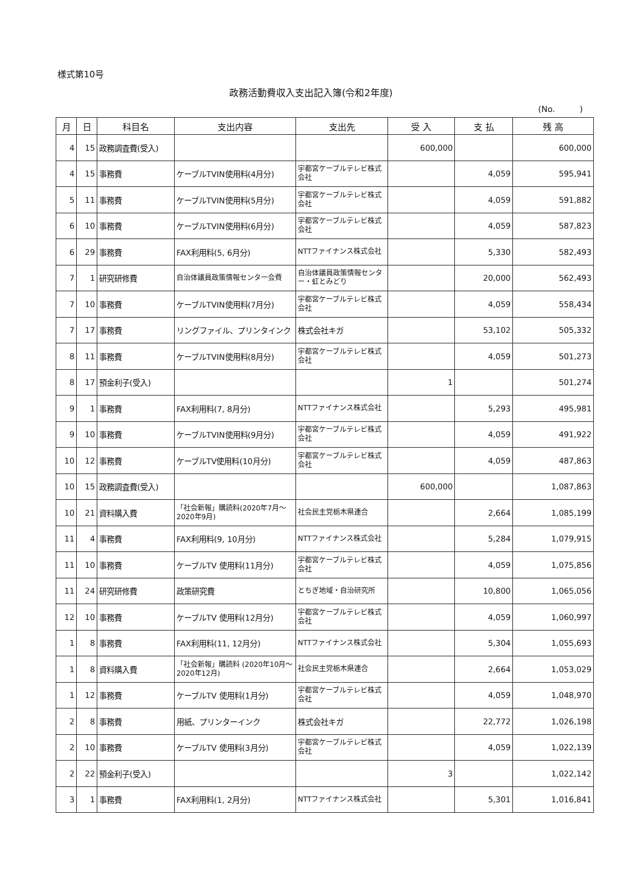様式第10号
政務活動費収入支出記入簿(令和2年度)
(No.　　　)
| 月 | 日 | 科目名 | 支出内容 | 支出先 | 受 入 | 支 払 | 残 高 |
| --- | --- | --- | --- | --- | --- | --- | --- |
| 4 | 15 | 政務調査費(受入) | | | 600,000 | | 600,000 |
| 4 | 15 | 事務費 | ケーブルTVIN使用料(4月分) | 宇都宮ケーブルテレビ株式会社 | | 4,059 | 595,941 |
| 5 | 11 | 事務費 | ケーブルTVIN使用料(5月分) | 宇都宮ケーブルテレビ株式会社 | | 4,059 | 591,882 |
| 6 | 10 | 事務費 | ケーブルTVIN使用料(6月分) | 宇都宮ケーブルテレビ株式会社 | | 4,059 | 587,823 |
| 6 | 29 | 事務費 | FAX利用料(5, 6月分) | NTTファイナンス株式会社 | | 5,330 | 582,493 |
| 7 | 1 | 研究研修費 | 自治体議員政策情報センター会費 | 自治体議員政策情報センター・虹とみどり | | 20,000 | 562,493 |
| 7 | 10 | 事務費 | ケーブルTVIN使用料(7月分) | 宇都宮ケーブルテレビ株式会社 | | 4,059 | 558,434 |
| 7 | 17 | 事務費 | リングファイル、プリンタインク | 株式会社キガ | | 53,102 | 505,332 |
| 8 | 11 | 事務費 | ケーブルTVIN使用料(8月分) | 宇都宮ケーブルテレビ株式会社 | | 4,059 | 501,273 |
| 8 | 17 | 預金利子(受入) | | | 1 | | 501,274 |
| 9 | 1 | 事務費 | FAX利用料(7, 8月分) | NTTファイナンス株式会社 | | 5,293 | 495,981 |
| 9 | 10 | 事務費 | ケーブルTVIN使用料(9月分) | 宇都宮ケーブルテレビ株式会社 | | 4,059 | 491,922 |
| 10 | 12 | 事務費 | ケーブルTV使用料(10月分) | 宇都宮ケーブルテレビ株式会社 | | 4,059 | 487,863 |
| 10 | 15 | 政務調査費(受入) | | | 600,000 | | 1,087,863 |
| 10 | 21 | 資料購入費 | 「社会新報」購読料(2020年7月～2020年9月) | 社会民主党栃木県連合 | | 2,664 | 1,085,199 |
| 11 | 4 | 事務費 | FAX利用料(9, 10月分) | NTTファイナンス株式会社 | | 5,284 | 1,079,915 |
| 11 | 10 | 事務費 | ケーブルTV 使用料(11月分) | 宇都宮ケーブルテレビ株式会社 | | 4,059 | 1,075,856 |
| 11 | 24 | 研究研修費 | 政策研究費 | とちぎ地域・自治研究所 | | 10,800 | 1,065,056 |
| 12 | 10 | 事務費 | ケーブルTV 使用料(12月分) | 宇都宮ケーブルテレビ株式会社 | | 4,059 | 1,060,997 |
| 1 | 8 | 事務費 | FAX利用料(11, 12月分) | NTTファイナンス株式会社 | | 5,304 | 1,055,693 |
| 1 | 8 | 資料購入費 | 「社会新報」購読料 (2020年10月～2020年12月) | 社会民主党栃木県連合 | | 2,664 | 1,053,029 |
| 1 | 12 | 事務費 | ケーブルTV 使用料(1月分) | 宇都宮ケーブルテレビ株式会社 | | 4,059 | 1,048,970 |
| 2 | 8 | 事務費 | 用紙、プリンターインク | 株式会社キガ | | 22,772 | 1,026,198 |
| 2 | 10 | 事務費 | ケーブルTV 使用料(3月分) | 宇都宮ケーブルテレビ株式会社 | | 4,059 | 1,022,139 |
| 2 | 22 | 預金利子(受入) | | | 3 | | 1,022,142 |
| 3 | 1 | 事務費 | FAX利用料(1, 2月分) | NTTファイナンス株式会社 | | 5,301 | 1,016,841 |